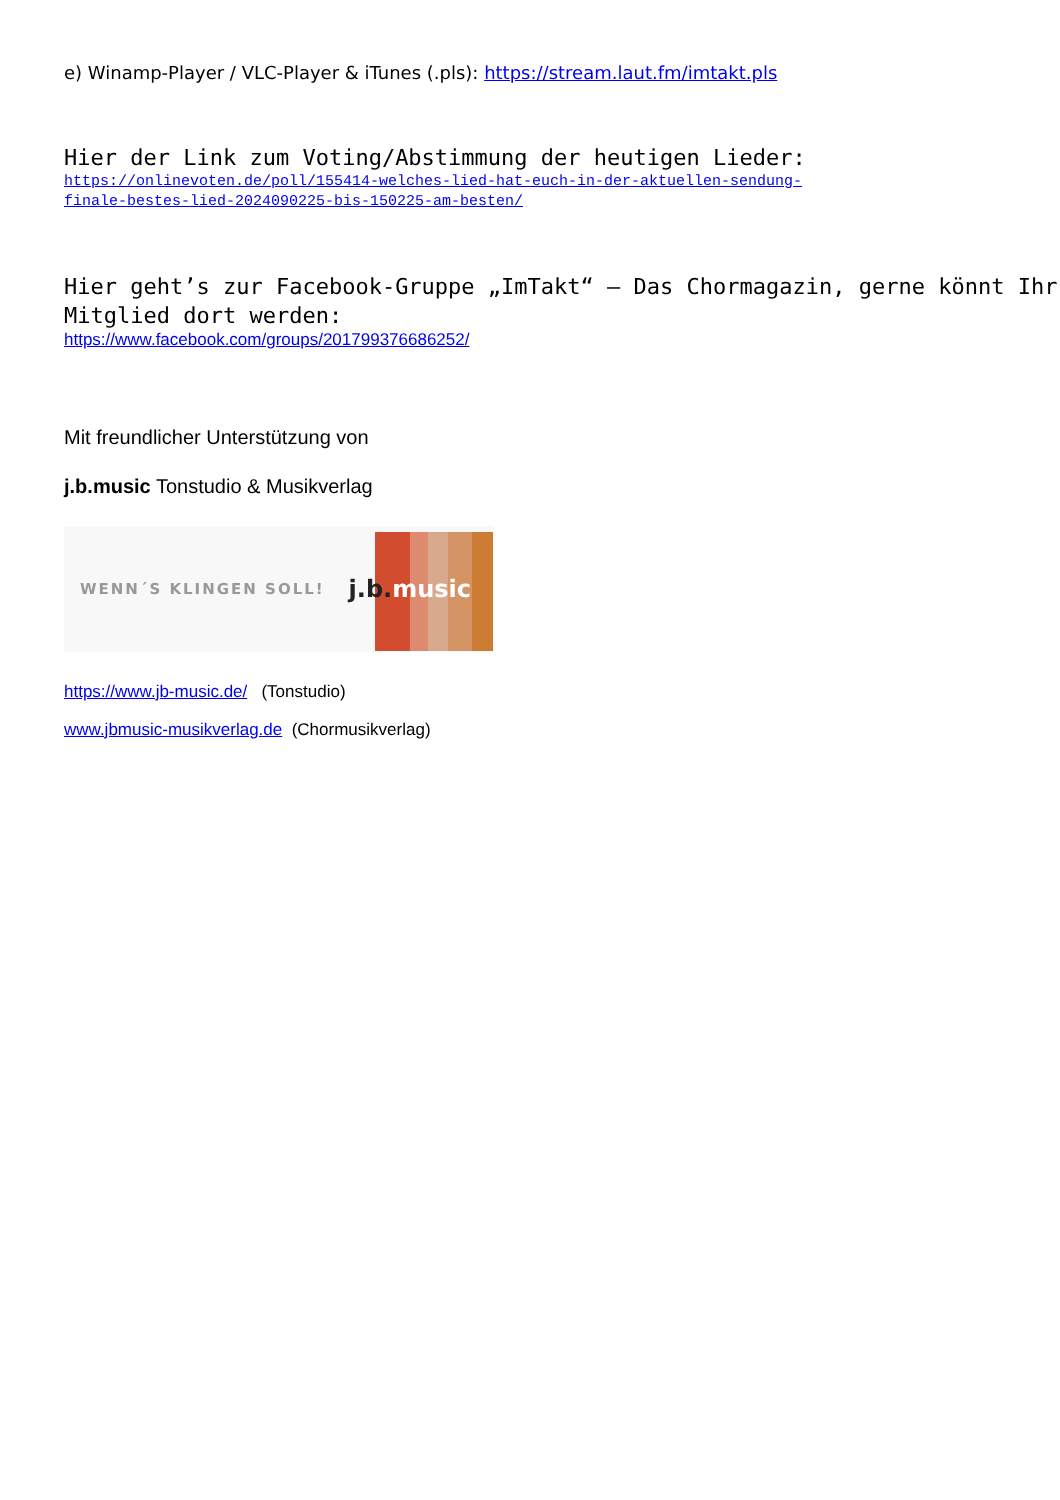e) Winamp-Player / VLC-Player & iTunes (.pls): https://stream.laut.fm/imtakt.pls
Hier der Link zum Voting/Abstimmung der heutigen Lieder:
https://onlinevoten.de/poll/155414-welches-lied-hat-euch-in-der-aktuellen-sendung-
finale-bestes-lied-2024090225-bis-150225-am-besten/
Hier geht’s zur Facebook-Gruppe „ImTakt“ – Das Chormagazin, gerne könnt Ihr Mitglied dort werden:
https://www.facebook.com/groups/201799376686252/
Mit freundlicher Unterstützung von
j.b.music Tonstudio & Musikverlag
WENN´S KLINGEN SOLL! j.b.music
https://www.jb-music.de/ (Tonstudio)
www.jbmusic-musikverlag.de (Chormusikverlag)